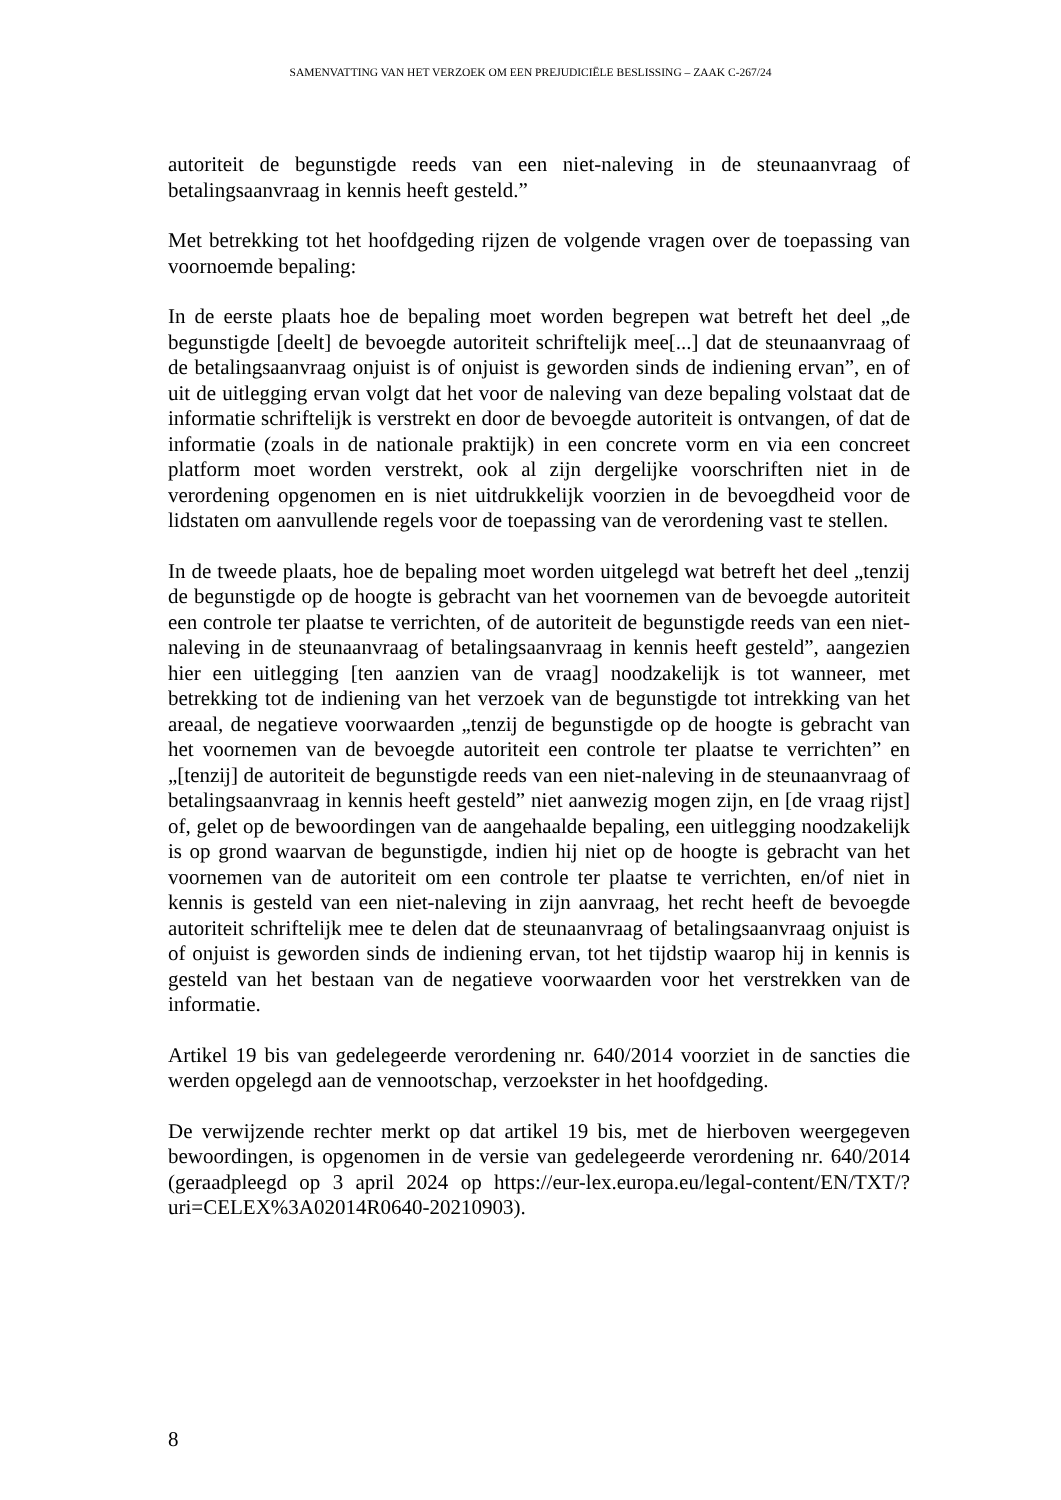SAMENVATTING VAN HET VERZOEK OM EEN PREJUDICIËLE BESLISSING – ZAAK C-267/24
autoriteit de begunstigde reeds van een niet-naleving in de steunaanvraag of betalingsaanvraag in kennis heeft gesteld.”
Met betrekking tot het hoofdgeding rijzen de volgende vragen over de toepassing van voornoemde bepaling:
In de eerste plaats hoe de bepaling moet worden begrepen wat betreft het deel „de begunstigde [deelt] de bevoegde autoriteit schriftelijk mee[...] dat de steunaanvraag of de betalingsaanvraag onjuist is of onjuist is geworden sinds de indiening ervan”, en of uit de uitlegging ervan volgt dat het voor de naleving van deze bepaling volstaat dat de informatie schriftelijk is verstrekt en door de bevoegde autoriteit is ontvangen, of dat de informatie (zoals in de nationale praktijk) in een concrete vorm en via een concreet platform moet worden verstrekt, ook al zijn dergelijke voorschriften niet in de verordening opgenomen en is niet uitdrukkelijk voorzien in de bevoegdheid voor de lidstaten om aanvullende regels voor de toepassing van de verordening vast te stellen.
In de tweede plaats, hoe de bepaling moet worden uitgelegd wat betreft het deel „tenzij de begunstigde op de hoogte is gebracht van het voornemen van de bevoegde autoriteit een controle ter plaatse te verrichten, of de autoriteit de begunstigde reeds van een niet-naleving in de steunaanvraag of betalingsaanvraag in kennis heeft gesteld”, aangezien hier een uitlegging [ten aanzien van de vraag] noodzakelijk is tot wanneer, met betrekking tot de indiening van het verzoek van de begunstigde tot intrekking van het areaal, de negatieve voorwaarden „tenzij de begunstigde op de hoogte is gebracht van het voornemen van de bevoegde autoriteit een controle ter plaatse te verrichten” en „[tenzij] de autoriteit de begunstigde reeds van een niet-naleving in de steunaanvraag of betalingsaanvraag in kennis heeft gesteld” niet aanwezig mogen zijn, en [de vraag rijst] of, gelet op de bewoordingen van de aangehaalde bepaling, een uitlegging noodzakelijk is op grond waarvan de begunstigde, indien hij niet op de hoogte is gebracht van het voornemen van de autoriteit om een controle ter plaatse te verrichten, en/of niet in kennis is gesteld van een niet-naleving in zijn aanvraag, het recht heeft de bevoegde autoriteit schriftelijk mee te delen dat de steunaanvraag of betalingsaanvraag onjuist is of onjuist is geworden sinds de indiening ervan, tot het tijdstip waarop hij in kennis is gesteld van het bestaan van de negatieve voorwaarden voor het verstrekken van de informatie.
Artikel 19 bis van gedelegeerde verordening nr. 640/2014 voorziet in de sancties die werden opgelegd aan de vennootschap, verzoekster in het hoofdgeding.
De verwijzende rechter merkt op dat artikel 19 bis, met de hierboven weergegeven bewoordingen, is opgenomen in de versie van gedelegeerde verordening nr. 640/2014 (geraadpleegd op 3 april 2024 op https://eur-lex.europa.eu/legal-content/EN/TXT/?uri=CELEX%3A02014R0640-20210903).
8